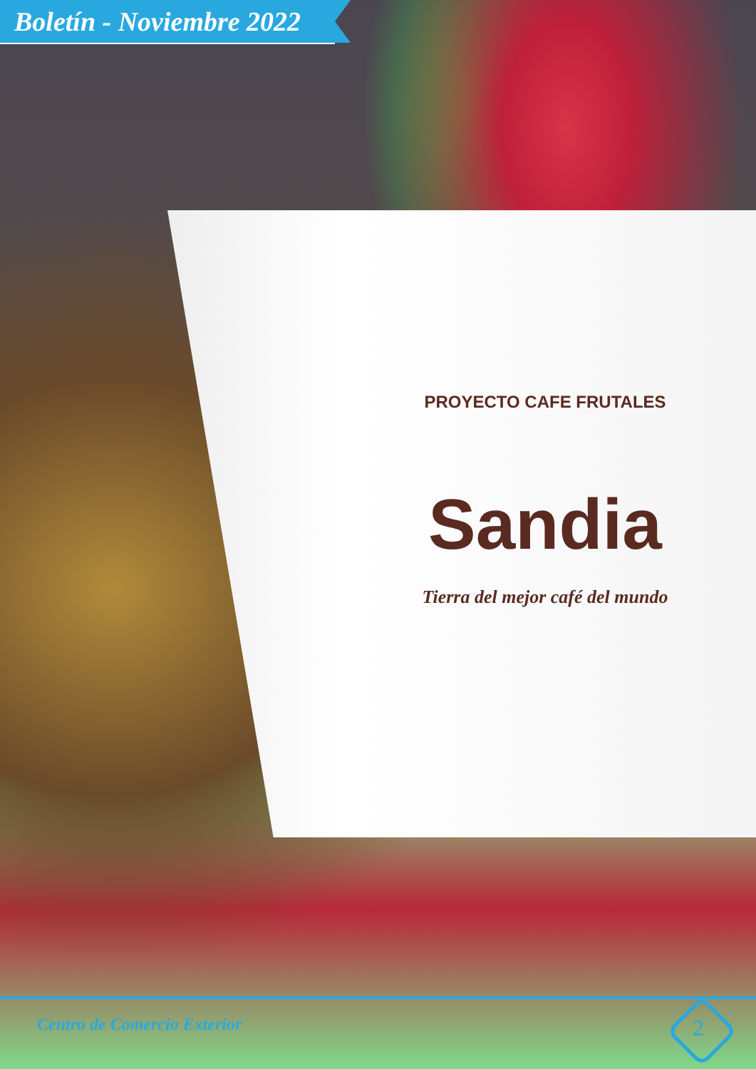Boletín - Noviembre 2022
PROYECTO CAFE FRUTALES
Sandia
Tierra del mejor café del mundo
Centro de Comercio Exterior 2